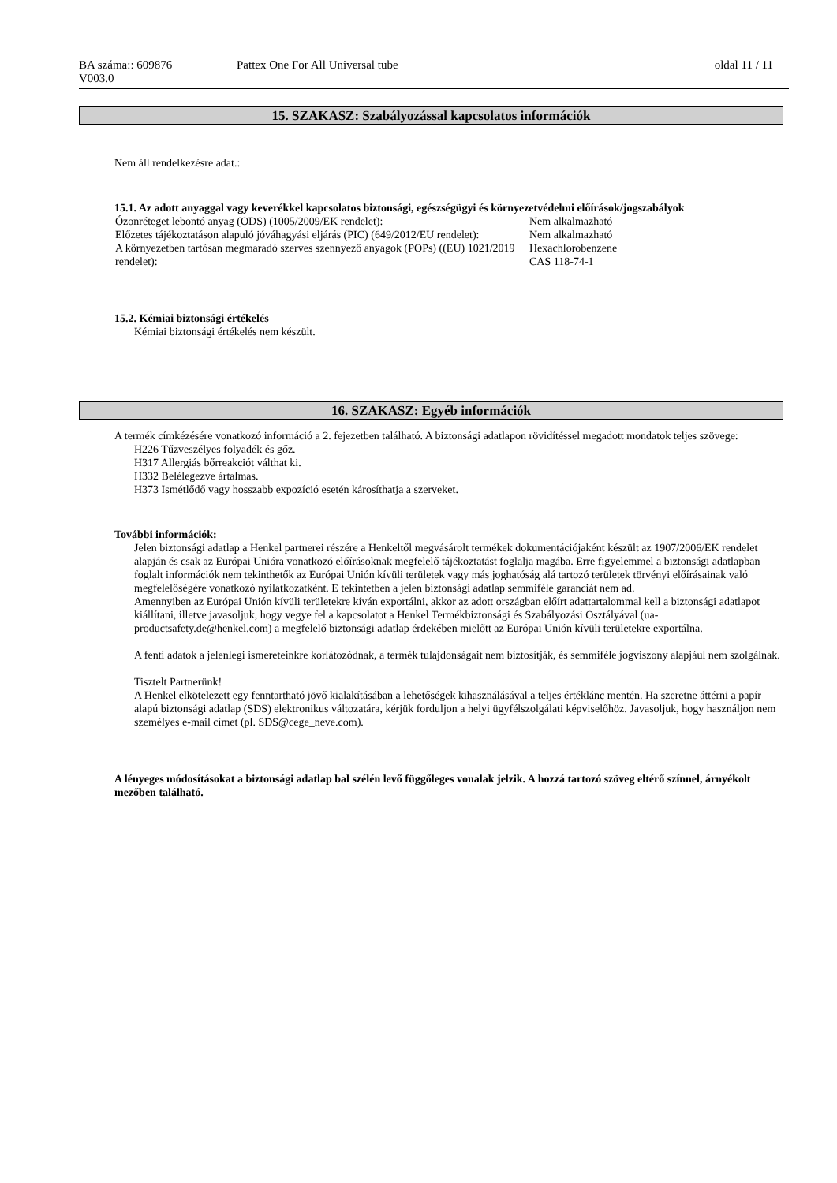| BA száma:: 609876 V003.0 | Pattex One For All Universal tube | oldal 11 / 11 |
15. SZAKASZ: Szabályozással kapcsolatos információk
Nem áll rendelkezésre adat.:
15.1. Az adott anyaggal vagy keverékkel kapcsolatos biztonsági, egészségügyi és környezetvédelmi előírások/jogszabályok
| Ózonréteget lebontó anyag (ODS) (1005/2009/EK rendelet): | Nem alkalmazható |
| Előzetes tájékoztatáson alapuló jóváhagyási eljárás (PIC) (649/2012/EU rendelet): | Nem alkalmazható |
| A környezetben tartósan megmaradó szerves szennyező anyagok (POPs) ((EU) 1021/2019 rendelet): | Hexachlorobenzene CAS 118-74-1 |
15.2. Kémiai biztonsági értékelés
Kémiai biztonsági értékelés nem készült.
16. SZAKASZ: Egyéb információk
A termék címkézésére vonatkozó információ a 2. fejezetben található. A biztonsági adatlapon rövidítéssel megadott mondatok teljes szövege:
H226 Tűzveszélyes folyadék és gőz.
H317 Allergiás bőrreakciót válthat ki.
H332 Belélegezve ártalmas.
H373 Ismétlődő vagy hosszabb expozíció esetén károsíthatja a szerveket.
További információk:
Jelen biztonsági adatlap a Henkel partnerei részére a Henkeltől megvásárolt termékek dokumentációjaként készült az 1907/2006/EK rendelet alapján és csak az Európai Unióra vonatkozó előírásoknak megfelelő tájékoztatást foglalja magába. Erre figyelemmel a biztonsági adatlapban foglalt információk nem tekinthetők az Európai Unión kívüli területek vagy más joghatóság alá tartozó területek törvényi előírásainak való megfelelőségére vonatkozó nyilatkozatként. E tekintetben a jelen biztonsági adatlap semmiféle garanciát nem ad.
Amennyiben az Európai Unión kívüli területekre kíván exportálni, akkor az adott országban előírt adattartalommal kell a biztonsági adatlapot kiállítani, illetve javasoljuk, hogy vegye fel a kapcsolatot a Henkel Termékbiztonsági és Szabályozási Osztályával (ua-productsafety.de@henkel.com) a megfelelő biztonsági adatlap érdekében mielőtt az Európai Unión kívüli területekre exportálna.
A fenti adatok a jelenlegi ismereteinkre korlátozódnak, a termék tulajdonságait nem biztosítják, és semmiféle jogviszony alapjául nem szolgálnak.
Tisztelt Partnerünk!
A Henkel elkötelezett egy fenntartható jövő kialakításában a lehetőségek kihasználásával a teljes értéklánc mentén. Ha szeretne áttérni a papír alapú biztonsági adatlap (SDS) elektronikus változatára, kérjük forduljon a helyi ügyfélszolgálati képviselőhöz. Javasoljuk, hogy használjon nem személyes e-mail címet (pl. SDS@cege_neve.com).
A lényeges módosításokat a biztonsági adatlap bal szélén levő függőleges vonalak jelzik. A hozzá tartozó szöveg eltérő színnel, árnyékolt mezőben található.